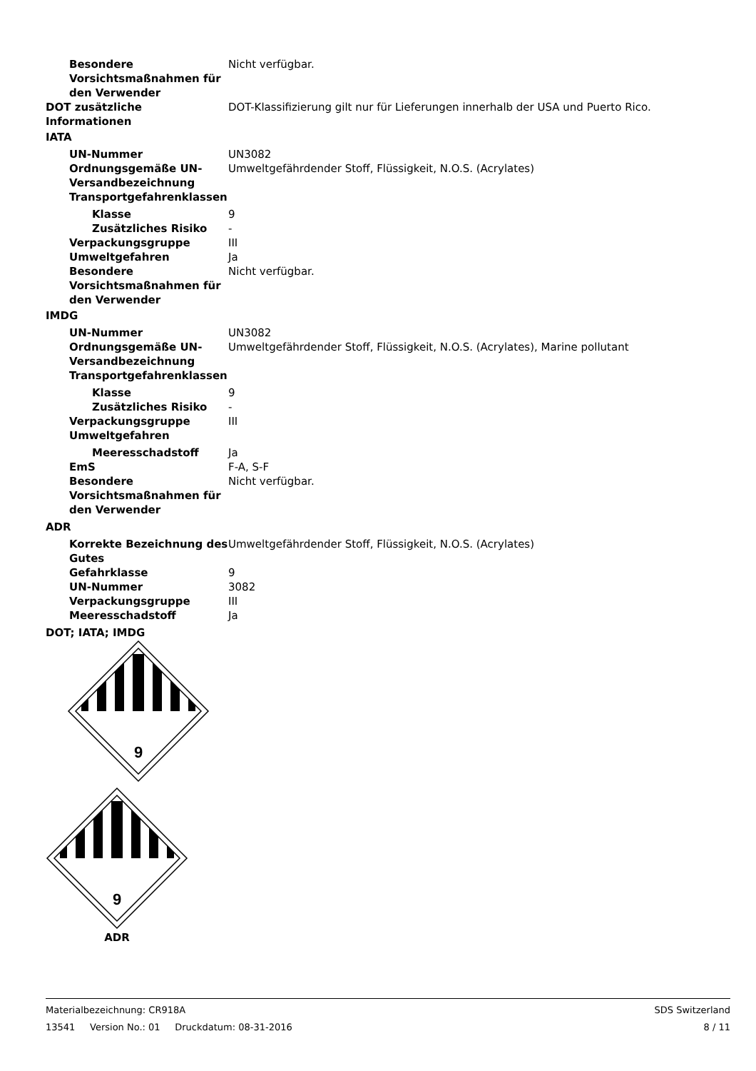Besondere Vorsichtsmaßnahmen für den Verwender
Nicht verfügbar.
DOT zusätzliche Informationen
DOT-Klassifizierung gilt nur für Lieferungen innerhalb der USA und Puerto Rico.
IATA
UN-Nummer UN3082
Ordnungsgemäße UN-Versandbezeichnung
Umweltgefährdender Stoff, Flüssigkeit, N.O.S. (Acrylates)
Transportgefahrenklassen
Klasse 9
Zusätzliches Risiko -
Verpackungsgruppe III
Umweltgefahren Ja
Besondere Vorsichtsmaßnahmen für den Verwender
Nicht verfügbar.
IMDG
UN-Nummer UN3082
Ordnungsgemäße UN-Versandbezeichnung
Umweltgefährdender Stoff, Flüssigkeit, N.O.S. (Acrylates), Marine pollutant
Transportgefahrenklassen
Klasse 9
Zusätzliches Risiko -
Verpackungsgruppe III
Umweltgefahren
Meeresschadstoff Ja
EmS F-A, S-F
Besondere Vorsichtsmaßnahmen für den Verwender
Nicht verfügbar.
ADR
Korrekte Bezeichnung des Gutes
Umweltgefährdender Stoff, Flüssigkeit, N.O.S. (Acrylates)
Gefahrklasse 9
UN-Nummer 3082
Verpackungsgruppe III
Meeresschadstoff Ja
DOT; IATA; IMDG
9
9
ADR
Materialbezeichnung: CR918A SDS Switzerland
13541 Version No.: 01 Druckdatum: 08-31-2016 8 / 11